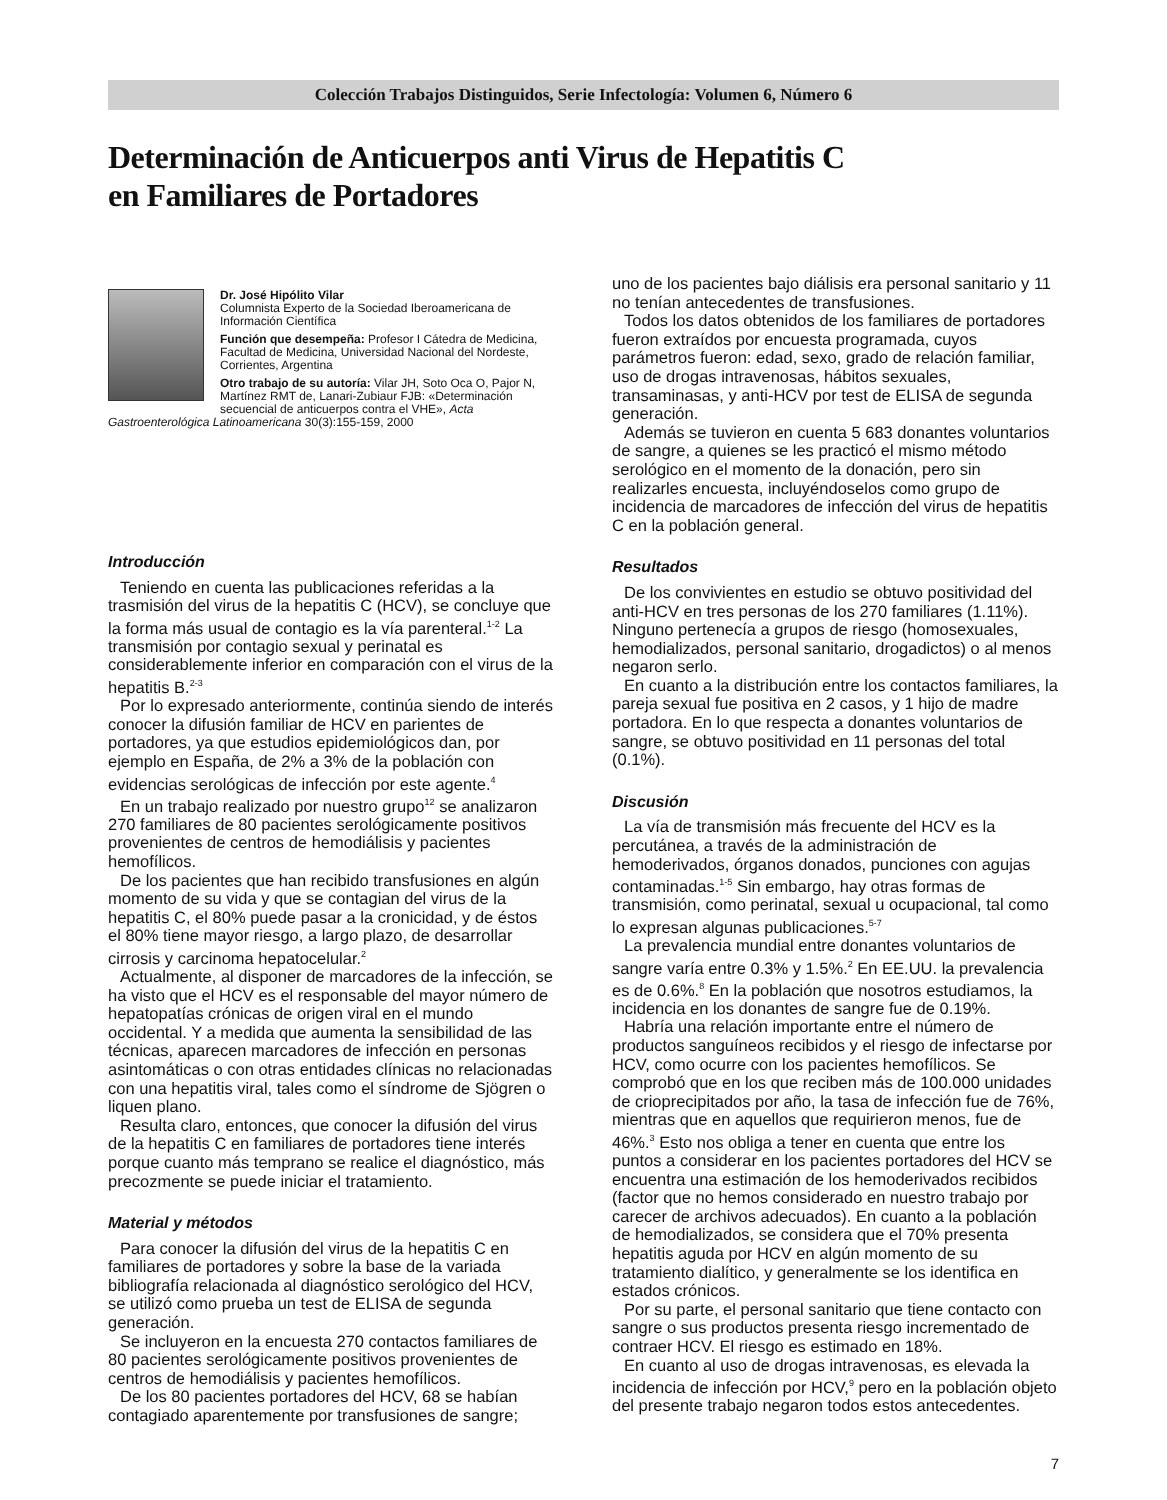Colección Trabajos Distinguidos, Serie Infectología: Volumen 6, Número 6
Determinación de Anticuerpos anti Virus de Hepatitis C
en Familiares de Portadores
Dr. José Hipólito Vilar
Columnista Experto de la Sociedad Iberoamericana de Información Científica
Función que desempeña: Profesor I Cátedra de Medicina, Facultad de Medicina, Universidad Nacional del Nordeste, Corrientes, Argentina
Otro trabajo de su autoría: Vilar JH, Soto Oca O, Pajor N, Martínez RMT de, Lanari-Zubiaur FJB: «Determinación secuencial de anticuerpos contra el VHE», Acta Gastroenterológica Latinoamericana 30(3):155-159, 2000
Introducción
Teniendo en cuenta las publicaciones referidas a la trasmisión del virus de la hepatitis C (HCV), se concluye que la forma más usual de contagio es la vía parenteral.<sup>1-2</sup> La transmisión por contagio sexual y perinatal es considerablemente inferior en comparación con el virus de la hepatitis B.<sup>2-3</sup>
Por lo expresado anteriormente, continúa siendo de interés conocer la difusión familiar de HCV en parientes de portadores, ya que estudios epidemiológicos dan, por ejemplo en España, de 2% a 3% de la población con evidencias serológicas de infección por este agente.<sup>4</sup>
En un trabajo realizado por nuestro grupo<sup>12</sup> se analizaron 270 familiares de 80 pacientes serológicamente positivos provenientes de centros de hemodiálisis y pacientes hemofílicos.
De los pacientes que han recibido transfusiones en algún momento de su vida y que se contagian del virus de la hepatitis C, el 80% puede pasar a la cronicidad, y de éstos el 80% tiene mayor riesgo, a largo plazo, de desarrollar cirrosis y carcinoma hepatocelular.<sup>2</sup>
Actualmente, al disponer de marcadores de la infección, se ha visto que el HCV es el responsable del mayor número de hepatopatías crónicas de origen viral en el mundo occidental. Y a medida que aumenta la sensibilidad de las técnicas, aparecen marcadores de infección en personas asintomáticas o con otras entidades clínicas no relacionadas con una hepatitis viral, tales como el síndrome de Sjögren o liquen plano.
Resulta claro, entonces, que conocer la difusión del virus de la hepatitis C en familiares de portadores tiene interés porque cuanto más temprano se realice el diagnóstico, más precozmente se puede iniciar el tratamiento.
Material y métodos
Para conocer la difusión del virus de la hepatitis C en familiares de portadores y sobre la base de la variada bibliografía relacionada al diagnóstico serológico del HCV, se utilizó como prueba un test de ELISA de segunda generación.
Se incluyeron en la encuesta 270 contactos familiares de 80 pacientes serológicamente positivos provenientes de centros de hemodiálisis y pacientes hemofílicos.
De los 80 pacientes portadores del HCV, 68 se habían contagiado aparentemente por transfusiones de sangre;
uno de los pacientes bajo diálisis era personal sanitario y 11 no tenían antecedentes de transfusiones.
Todos los datos obtenidos de los familiares de portadores fueron extraídos por encuesta programada, cuyos parámetros fueron: edad, sexo, grado de relación familiar, uso de drogas intravenosas, hábitos sexuales, transaminasas, y anti-HCV por test de ELISA de segunda generación.
Además se tuvieron en cuenta 5 683 donantes voluntarios de sangre, a quienes se les practicó el mismo método serológico en el momento de la donación, pero sin realizarles encuesta, incluyéndoselos como grupo de incidencia de marcadores de infección del virus de hepatitis C en la población general.
Resultados
De los convivientes en estudio se obtuvo positividad del anti-HCV en tres personas de los 270 familiares (1.11%). Ninguno pertenecía a grupos de riesgo (homosexuales, hemodializados, personal sanitario, drogadictos) o al menos negaron serlo.
En cuanto a la distribución entre los contactos familiares, la pareja sexual fue positiva en 2 casos, y 1 hijo de madre portadora. En lo que respecta a donantes voluntarios de sangre, se obtuvo positividad en 11 personas del total (0.1%).
Discusión
La vía de transmisión más frecuente del HCV es la percutánea, a través de la administración de hemoderivados, órganos donados, punciones con agujas contaminadas.<sup>1-5</sup> Sin embargo, hay otras formas de transmisión, como perinatal, sexual u ocupacional, tal como lo expresan algunas publicaciones.<sup>5-7</sup>
La prevalencia mundial entre donantes voluntarios de sangre varía entre 0.3% y 1.5%.<sup>2</sup> En EE.UU. la prevalencia es de 0.6%.<sup>8</sup> En la población que nosotros estudiamos, la incidencia en los donantes de sangre fue de 0.19%.
Habría una relación importante entre el número de productos sanguíneos recibidos y el riesgo de infectarse por HCV, como ocurre con los pacientes hemofílicos. Se comprobó que en los que reciben más de 100.000 unidades de crioprecipitados por año, la tasa de infección fue de 76%, mientras que en aquellos que requirieron menos, fue de 46%.<sup>3</sup> Esto nos obliga a tener en cuenta que entre los puntos a considerar en los pacientes portadores del HCV se encuentra una estimación de los hemoderivados recibidos (factor que no hemos considerado en nuestro trabajo por carecer de archivos adecuados). En cuanto a la población de hemodializados, se considera que el 70% presenta hepatitis aguda por HCV en algún momento de su tratamiento dialítico, y generalmente se los identifica en estados crónicos.
Por su parte, el personal sanitario que tiene contacto con sangre o sus productos presenta riesgo incrementado de contraer HCV. El riesgo es estimado en 18%.
En cuanto al uso de drogas intravenosas, es elevada la incidencia de infección por HCV,<sup>9</sup> pero en la población objeto del presente trabajo negaron todos estos antecedentes.
7